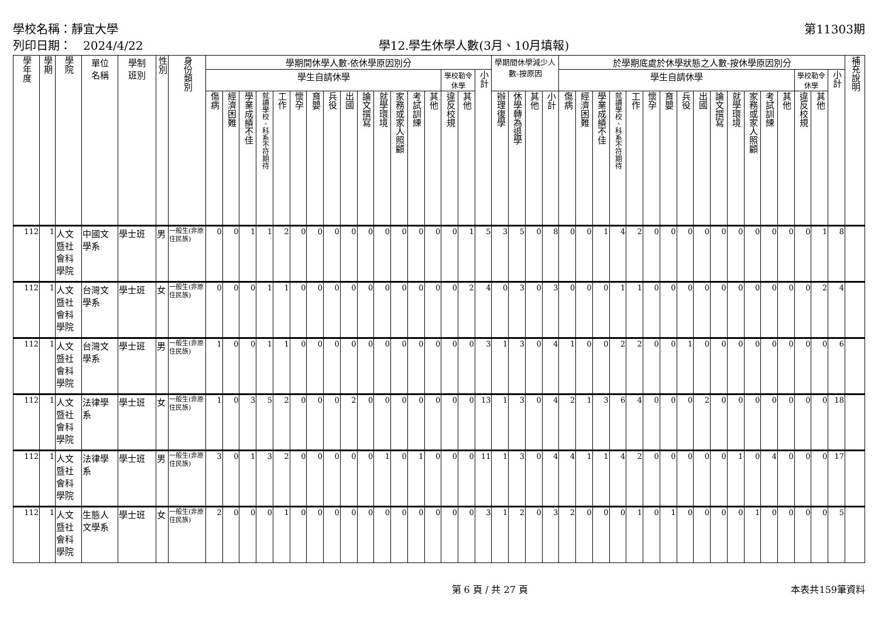學校名稱：靜宜大學
列印日期：　2024/4/22
學12.學生休學人數(3月、10月填報)
第11303期
| 學年度 | 學期 | 學院 | 單位 名稱 | 學制 班別 | 性別 | 身份類別 | 學期間休學人數-依休學原因別分 | | | | | | | | | | | | | | | | | 學期間休學減少人數-按原因 | | | | 於學期底處於休學狀態之人數-按休學原因別分 | | | | | | | | | | | | | | | | | 補充說明 |
| --- | --- | --- | --- | --- | --- | --- | --- | --- | --- | --- | --- | --- | --- | --- | --- | --- | --- | --- | --- | --- | --- | --- | --- | --- | --- | --- | --- | --- | --- | --- | --- | --- | --- | --- | --- | --- | --- | --- | --- | --- | --- | --- | --- | --- | --- |
| | | | | | | | 學生自請休學 | | | | | | | | | | | | | | 學校勒令休學 | | 小計 | | | | | 學生自請休學 | | | | | | | | | | | | | | 學校勒令休學 | | 小計 | |
| | | | | | | | 傷病 | 經濟困難 | 學業成績不佳 | 就讀學校、科系不符期待 | 工作 | 懷孕 | 育嬰 | 兵役 | 出國 | 論文撰寫 | 就學環境 | 家務或家人照顧 | 考試訓練 | 其他 | 違反校規 | 其他 | | 辦理復學 | 休學轉為退學 | 其他 | 小計 | 傷病 | 經濟困難 | 學業成績不佳 | 就讀學校、科系不符期待 | 工作 | 懷孕 | 育嬰 | 兵役 | 出國 | 論文撰寫 | 就學環境 | 家務或家人照顧 | 考試訓練 | 其他 | 違反校規 | 其他 | | |
| 112 | 1 | 人文暨社會科學院 | 中國文學系 | 學士班 | 男 | 一般生(非原住民族) | 0 | 0 | 1 | 1 | 2 | 0 | 0 | 0 | 0 | 0 | 0 | 0 | 0 | 0 | 0 | 1 | 5 | 3 | 5 | 0 | 8 | 0 | 0 | 1 | 4 | 2 | 0 | 0 | 0 | 0 | 0 | 0 | 0 | 0 | 0 | 0 | 1 | 8 | |
| 112 | 1 | 人文暨社會科學院 | 台灣文學系 | 學士班 | 女 | 一般生(非原住民族) | 0 | 0 | 0 | 1 | 1 | 0 | 0 | 0 | 0 | 0 | 0 | 0 | 0 | 0 | 0 | 2 | 4 | 0 | 3 | 0 | 3 | 0 | 0 | 0 | 1 | 1 | 0 | 0 | 0 | 0 | 0 | 0 | 0 | 0 | 0 | 0 | 2 | 4 | |
| 112 | 1 | 人文暨社會科學院 | 台灣文學系 | 學士班 | 男 | 一般生(非原住民族) | 1 | 0 | 0 | 1 | 1 | 0 | 0 | 0 | 0 | 0 | 0 | 0 | 0 | 0 | 0 | 0 | 3 | 1 | 3 | 0 | 4 | 1 | 0 | 0 | 2 | 2 | 0 | 0 | 1 | 0 | 0 | 0 | 0 | 0 | 0 | 0 | 0 | 6 | |
| 112 | 1 | 人文暨社會科學院 | 法律學系 | 學士班 | 女 | 一般生(非原住民族) | 1 | 0 | 3 | 5 | 2 | 0 | 0 | 0 | 2 | 0 | 0 | 0 | 0 | 0 | 0 | 0 | 13 | 1 | 3 | 0 | 4 | 2 | 1 | 3 | 6 | 4 | 0 | 0 | 0 | 2 | 0 | 0 | 0 | 0 | 0 | 0 | 0 | 18 | |
| 112 | 1 | 人文暨社會科學院 | 法律學系 | 學士班 | 男 | 一般生(非原住民族) | 3 | 0 | 1 | 3 | 2 | 0 | 0 | 0 | 0 | 0 | 1 | 0 | 1 | 0 | 0 | 0 | 11 | 1 | 3 | 0 | 4 | 4 | 1 | 1 | 4 | 2 | 0 | 0 | 0 | 0 | 0 | 1 | 0 | 4 | 0 | 0 | 0 | 17 | |
| 112 | 1 | 人文暨社會科學院 | 生態人文學系 | 學士班 | 女 | 一般生(非原住民族) | 2 | 0 | 0 | 0 | 1 | 0 | 0 | 0 | 0 | 0 | 0 | 0 | 0 | 0 | 0 | 0 | 3 | 1 | 2 | 0 | 3 | 2 | 0 | 0 | 0 | 1 | 0 | 1 | 0 | 0 | 0 | 0 | 1 | 0 | 0 | 0 | 0 | 5 | |
第 6 頁 / 共 27 頁 本表共159筆資料